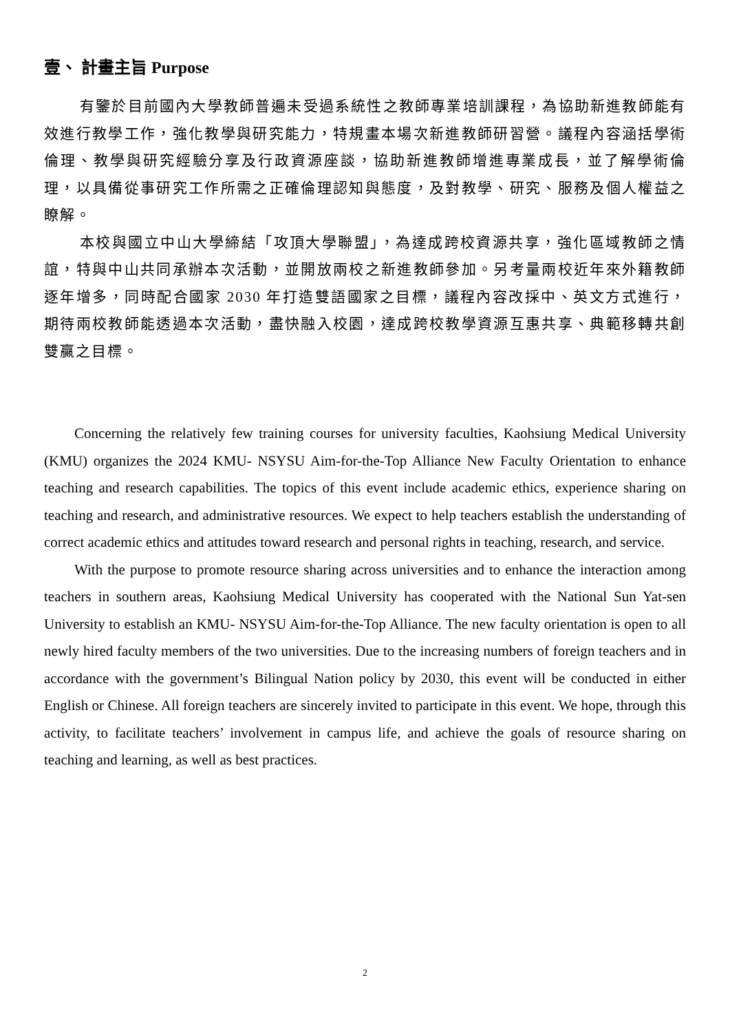壹、 計畫主旨 Purpose
有鑒於目前國內大學教師普遍未受過系統性之教師專業培訓課程，為協助新進教師能有效進行教學工作，強化教學與研究能力，特規畫本場次新進教師研習營。議程內容涵括學術倫理、教學與研究經驗分享及行政資源座談，協助新進教師增進專業成長，並了解學術倫理，以具備從事研究工作所需之正確倫理認知與態度，及對教學、研究、服務及個人權益之瞭解。
本校與國立中山大學締結「攻頂大學聯盟」，為達成跨校資源共享，強化區域教師之情誼，特與中山共同承辦本次活動，並開放兩校之新進教師參加。另考量兩校近年來外籍教師逐年增多，同時配合國家 2030 年打造雙語國家之目標，議程內容改採中、英文方式進行，期待兩校教師能透過本次活動，盡快融入校園，達成跨校教學資源互惠共享、典範移轉共創雙贏之目標。
Concerning the relatively few training courses for university faculties, Kaohsiung Medical University (KMU) organizes the 2024 KMU- NSYSU Aim-for-the-Top Alliance New Faculty Orientation to enhance teaching and research capabilities. The topics of this event include academic ethics, experience sharing on teaching and research, and administrative resources. We expect to help teachers establish the understanding of correct academic ethics and attitudes toward research and personal rights in teaching, research, and service.
With the purpose to promote resource sharing across universities and to enhance the interaction among teachers in southern areas, Kaohsiung Medical University has cooperated with the National Sun Yat-sen University to establish an KMU- NSYSU Aim-for-the-Top Alliance. The new faculty orientation is open to all newly hired faculty members of the two universities. Due to the increasing numbers of foreign teachers and in accordance with the government’s Bilingual Nation policy by 2030, this event will be conducted in either English or Chinese. All foreign teachers are sincerely invited to participate in this event. We hope, through this activity, to facilitate teachers’ involvement in campus life, and achieve the goals of resource sharing on teaching and learning, as well as best practices.
2